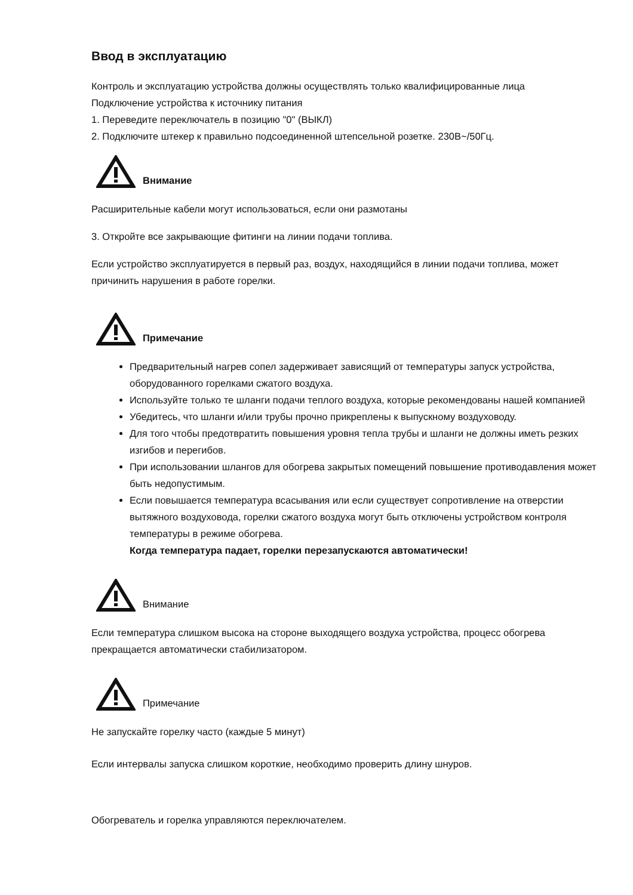Ввод в эксплуатацию
Контроль и эксплуатацию устройства должны осуществлять только квалифицированные лица
Подключение устройства к источнику питания
1. Переведите переключатель в позицию "0" (ВЫКЛ)
2. Подключите штекер к правильно подсоединенной штепсельной розетке. 230В~/50Гц.
Внимание
Расширительные кабели могут использоваться, если они размотаны
3. Откройте все закрывающие фитинги на линии подачи топлива.
Если устройство эксплуатируется в первый раз, воздух, находящийся в линии подачи топлива, может причинить нарушения в работе горелки.
Примечание
Предварительный нагрев сопел задерживает зависящий от температуры запуск устройства, оборудованного горелками сжатого воздуха.
Используйте только те шланги подачи теплого воздуха, которые рекомендованы нашей компанией
Убедитесь, что шланги и/или трубы прочно прикреплены к выпускному воздуховоду.
Для того чтобы предотвратить повышения уровня тепла трубы и шланги не должны иметь резких изгибов и перегибов.
При использовании шлангов для обогрева закрытых помещений повышение противодавления может быть недопустимым.
Если повышается температура всасывания или если существует сопротивление на отверстии вытяжного воздуховода, горелки сжатого воздуха могут быть отключены устройством контроля температуры в режиме обогрева.
Когда температура падает, горелки перезапускаются автоматически!
Внимание
Если температура слишком высока на стороне выходящего воздуха устройства, процесс обогрева прекращается автоматически стабилизатором.
Примечание
Не запускайте горелку часто (каждые 5 минут)
Если интервалы запуска слишком короткие, необходимо проверить длину шнуров.
Обогреватель и горелка управляются переключателем.